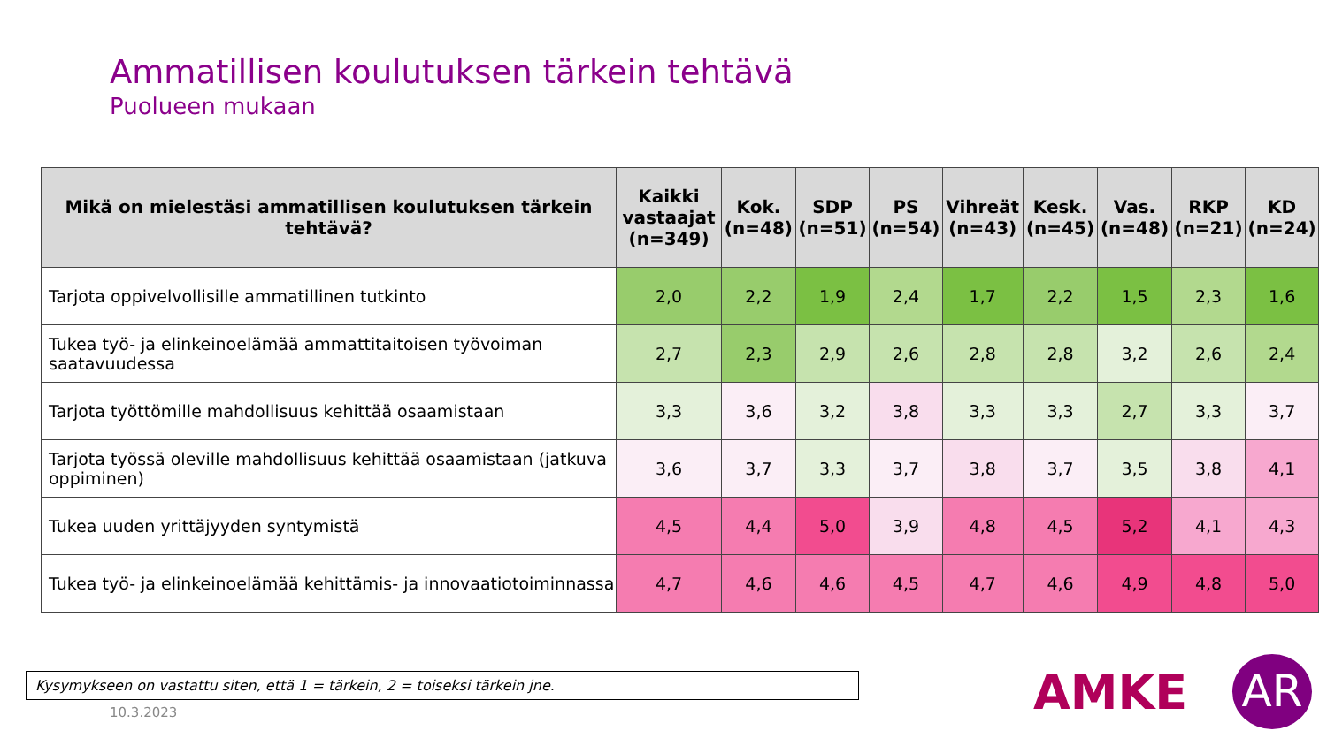Ammatillisen koulutuksen tärkein tehtävä
Puolueen mukaan
| Mikä on mielestäsi ammatillisen koulutuksen tärkein tehtävä? | Kaikki vastaajat (n=349) | Kok. (n=48) | SDP (n=51) | PS (n=54) | Vihreät (n=43) | Kesk. (n=45) | Vas. (n=48) | RKP (n=21) | KD (n=24) |
| --- | --- | --- | --- | --- | --- | --- | --- | --- | --- |
| Tarjota oppivelvollisille ammatillinen tutkinto | 2,0 | 2,2 | 1,9 | 2,4 | 1,7 | 2,2 | 1,5 | 2,3 | 1,6 |
| Tukea työ- ja elinkeinoelämää ammattitaitoisen työvoiman saatavuudessa | 2,7 | 2,3 | 2,9 | 2,6 | 2,8 | 2,8 | 3,2 | 2,6 | 2,4 |
| Tarjota työttömille mahdollisuus kehittää osaamistaan | 3,3 | 3,6 | 3,2 | 3,8 | 3,3 | 3,3 | 2,7 | 3,3 | 3,7 |
| Tarjota työssä oleville mahdollisuus kehittää osaamistaan (jatkuva oppiminen) | 3,6 | 3,7 | 3,3 | 3,7 | 3,8 | 3,7 | 3,5 | 3,8 | 4,1 |
| Tukea uuden yrittäjyyden syntymistä | 4,5 | 4,4 | 5,0 | 3,9 | 4,8 | 4,5 | 5,2 | 4,1 | 4,3 |
| Tukea työ- ja elinkeinoelämää kehittämis- ja innovaatiotoiminnassa | 4,7 | 4,6 | 4,6 | 4,5 | 4,7 | 4,6 | 4,9 | 4,8 | 5,0 |
Kysymykseen on vastattu siten, että 1 = tärkein, 2 = toiseksi tärkein jne.
10.3.2023 AMKE AR